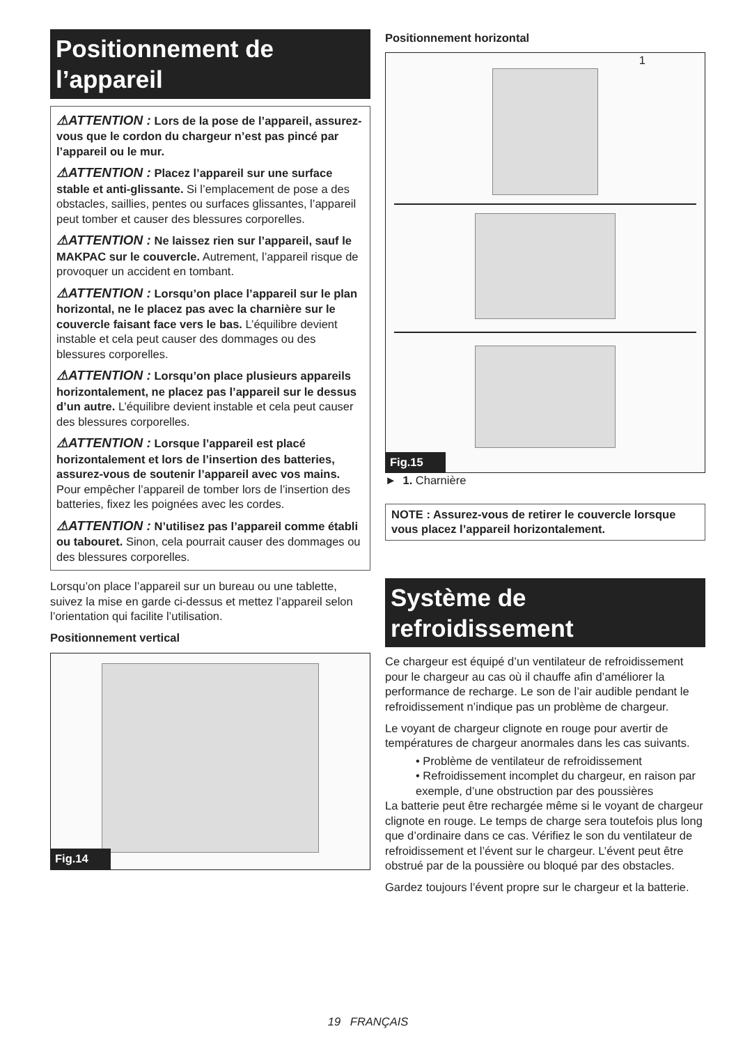Positionnement de l’appareil
⚠ATTENTION : Lors de la pose de l’appareil, assurez-vous que le cordon du chargeur n’est pas pincé par l’appareil ou le mur.
⚠ATTENTION : Placez l’appareil sur une surface stable et anti-glissante. Si l’emplacement de pose a des obstacles, saillies, pentes ou surfaces glissantes, l’appareil peut tomber et causer des blessures corporelles.
⚠ATTENTION : Ne laissez rien sur l’appareil, sauf le MAKPAC sur le couvercle. Autrement, l’appareil risque de provoquer un accident en tombant.
⚠ATTENTION : Lorsqu’on place l’appareil sur le plan horizontal, ne le placez pas avec la charnière sur le couvercle faisant face vers le bas. L’équilibre devient instable et cela peut causer des dommages ou des blessures corporelles.
⚠ATTENTION : Lorsqu’on place plusieurs appareils horizontalement, ne placez pas l’appareil sur le dessus d’un autre. L’équilibre devient instable et cela peut causer des blessures corporelles.
⚠ATTENTION : Lorsque l’appareil est placé horizontalement et lors de l’insertion des batteries, assurez-vous de soutenir l’appareil avec vos mains. Pour empêcher l’appareil de tomber lors de l’insertion des batteries, fixez les poignées avec les cordes.
⚠ATTENTION : N’utilisez pas l’appareil comme établi ou tabouret. Sinon, cela pourrait causer des dommages ou des blessures corporelles.
Lorsqu’on place l’appareil sur un bureau ou une tablette, suivez la mise en garde ci-dessus et mettez l’appareil selon l’orientation qui facilite l’utilisation.
Positionnement vertical
Fig.14
Positionnement horizontal
1
Fig.15
► 1. Charnière
NOTE : Assurez-vous de retirer le couvercle lorsque vous placez l’appareil horizontalement.
Système de refroidissement
Ce chargeur est équipé d’un ventilateur de refroidissement pour le chargeur au cas où il chauffe afin d’améliorer la performance de recharge. Le son de l’air audible pendant le refroidissement n’indique pas un problème de chargeur.
Le voyant de chargeur clignote en rouge pour avertir de températures de chargeur anormales dans les cas suivants.
• Problème de ventilateur de refroidissement
• Refroidissement incomplet du chargeur, en raison par exemple, d’une obstruction par des poussières
La batterie peut être rechargée même si le voyant de chargeur clignote en rouge. Le temps de charge sera toutefois plus long que d’ordinaire dans ce cas. Vérifiez le son du ventilateur de refroidissement et l’évent sur le chargeur. L’évent peut être obstrué par de la poussière ou bloqué par des obstacles.
Gardez toujours l’évent propre sur le chargeur et la batterie.
19 FRANÇAIS